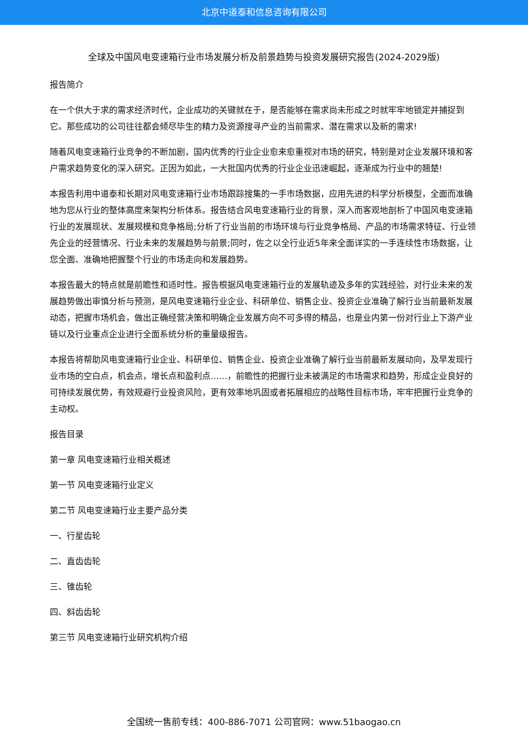北京中道泰和信息咨询有限公司
全球及中国风电变速箱行业市场发展分析及前景趋势与投资发展研究报告(2024-2029版)
报告简介
在一个供大于求的需求经济时代，企业成功的关键就在于，是否能够在需求尚未形成之时就牢牢地锁定并捕捉到它。那些成功的公司往往都会倾尽毕生的精力及资源搜寻产业的当前需求、潜在需求以及新的需求!
随着风电变速箱行业竞争的不断加剧，国内优秀的行业企业愈来愈重视对市场的研究，特别是对企业发展环境和客户需求趋势变化的深入研究。正因为如此，一大批国内优秀的行业企业迅速崛起，逐渐成为行业中的翘楚!
本报告利用中道泰和长期对风电变速箱行业市场跟踪搜集的一手市场数据，应用先进的科学分析模型，全面而准确地为您从行业的整体高度来架构分析体系。报告结合风电变速箱行业的背景，深入而客观地剖析了中国风电变速箱行业的发展现状、发展规模和竞争格局;分析了行业当前的市场环境与行业竞争格局、产品的市场需求特征、行业领先企业的经营情况、行业未来的发展趋势与前景;同时，佐之以全行业近5年来全面详实的一手连续性市场数据，让您全面、准确地把握整个行业的市场走向和发展趋势。
本报告最大的特点就是前瞻性和适时性。报告根据风电变速箱行业的发展轨迹及多年的实践经验，对行业未来的发展趋势做出审慎分析与预测，是风电变速箱行业企业、科研单位、销售企业、投资企业准确了解行业当前最新发展动态，把握市场机会，做出正确经营决策和明确企业发展方向不可多得的精品，也是业内第一份对行业上下游产业链以及行业重点企业进行全面系统分析的重量级报告。
本报告将帮助风电变速箱行业企业、科研单位、销售企业、投资企业准确了解行业当前最新发展动向，及早发现行业市场的空白点，机会点，增长点和盈利点……，前瞻性的把握行业未被满足的市场需求和趋势，形成企业良好的可持续发展优势，有效规避行业投资风险，更有效率地巩固或者拓展相应的战略性目标市场，牢牢把握行业竞争的主动权。
报告目录
第一章 风电变速箱行业相关概述
第一节 风电变速箱行业定义
第二节 风电变速箱行业主要产品分类
一、行星齿轮
二、直齿齿轮
三、锥齿轮
四、斜齿齿轮
第三节 风电变速箱行业研究机构介绍
全国统一售前专线：400-886-7071 公司官网：www.51baogao.cn